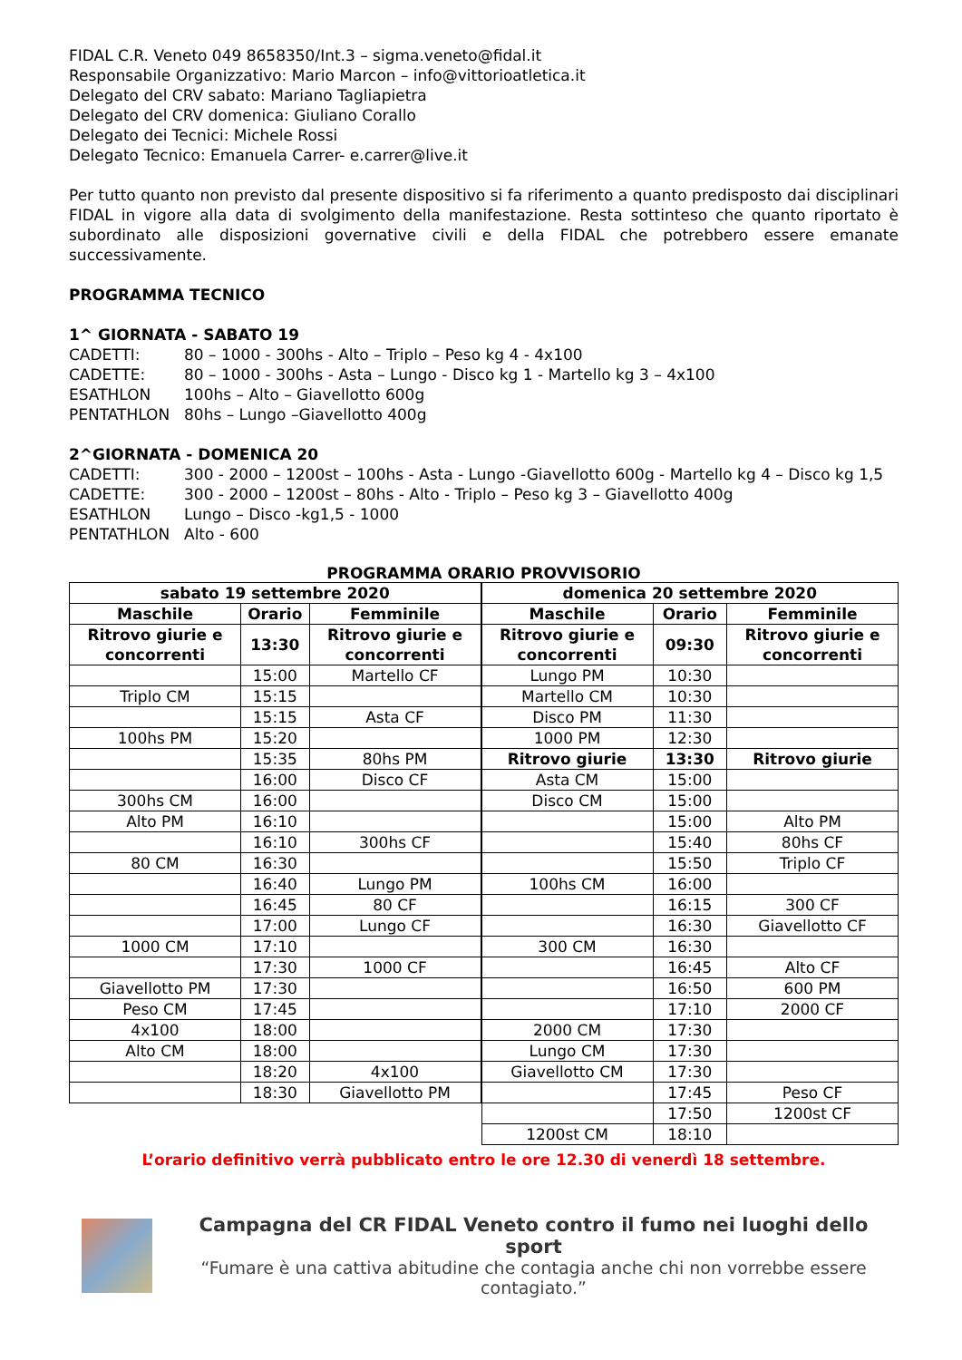FIDAL C.R. Veneto 049 8658350/Int.3 – sigma.veneto@fidal.it
Responsabile Organizzativo: Mario Marcon – info@vittorioatletica.it
Delegato del CRV sabato: Mariano Tagliapietra
Delegato del CRV domenica: Giuliano Corallo
Delegato dei Tecnici: Michele Rossi
Delegato Tecnico: Emanuela Carrer- e.carrer@live.it
Per tutto quanto non previsto dal presente dispositivo si fa riferimento a quanto predisposto dai disciplinari FIDAL in vigore alla data di svolgimento della manifestazione. Resta sottinteso che quanto riportato è subordinato alle disposizioni governative civili e della FIDAL che potrebbero essere emanate successivamente.
PROGRAMMA TECNICO
1^ GIORNATA - SABATO 19
CADETTI: 80 – 1000 - 300hs - Alto – Triplo – Peso kg 4 - 4x100
CADETTE: 80 – 1000 - 300hs - Asta – Lungo - Disco kg 1 - Martello kg 3 – 4x100
ESATHLON 100hs – Alto – Giavellotto 600g
PENTATHLON 80hs – Lungo –Giavellotto 400g
2^GIORNATA - DOMENICA 20
CADETTI: 300 - 2000 – 1200st – 100hs - Asta - Lungo -Giavellotto 600g - Martello kg 4 – Disco kg 1,5
CADETTE: 300 - 2000 – 1200st – 80hs - Alto - Triplo – Peso kg 3 – Giavellotto 400g
ESATHLON Lungo – Disco -kg1,5 - 1000
PENTATHLON Alto - 600
PROGRAMMA ORARIO PROVVISORIO
| sabato 19 settembre 2020 | | |
| --- | --- | --- |
| Maschile | Orario | Femminile |
| Ritrovo giurie e concorrenti | 13:30 | Ritrovo giurie e concorrenti |
| | 15:00 | Martello CF |
| Triplo CM | 15:15 | |
| | 15:15 | Asta CF |
| 100hs PM | 15:20 | |
| | 15:35 | 80hs PM |
| | 16:00 | Disco CF |
| 300hs CM | 16:00 | |
| Alto PM | 16:10 | |
| | 16:10 | 300hs CF |
| 80 CM | 16:30 | |
| | 16:40 | Lungo PM |
| | 16:45 | 80 CF |
| | 17:00 | Lungo CF |
| 1000 CM | 17:10 | |
| | 17:30 | 1000 CF |
| Giavellotto PM | 17:30 | |
| Peso CM | 17:45 | |
| 4x100 | 18:00 | |
| Alto CM | 18:00 | |
| | 18:20 | 4x100 |
| | 18:30 | Giavellotto PM |
| domenica 20 settembre 2020 | | |
| --- | --- | --- |
| Maschile | Orario | Femminile |
| Ritrovo giurie e concorrenti | 09:30 | Ritrovo giurie e concorrenti |
| Lungo PM | 10:30 | |
| Martello CM | 10:30 | |
| Disco PM | 11:30 | |
| 1000 PM | 12:30 | |
| Ritrovo giurie | 13:30 | Ritrovo giurie |
| Asta CM | 15:00 | |
| Disco CM | 15:00 | |
| | 15:00 | Alto PM |
| | 15:40 | 80hs CF |
| | 15:50 | Triplo CF |
| 100hs CM | 16:00 | |
| | 16:15 | 300 CF |
| | 16:30 | Giavellotto CF |
| 300 CM | 16:30 | |
| | 16:45 | Alto CF |
| | 16:50 | 600 PM |
| | 17:10 | 2000 CF |
| 2000 CM | 17:30 | |
| Lungo CM | 17:30 | |
| Giavellotto CM | 17:30 | |
| | 17:45 | Peso CF |
| | 17:50 | 1200st CF |
| 1200st CM | 18:10 | |
L’orario definitivo verrà pubblicato entro le ore 12.30 di venerdì 18 settembre.
Campagna del CR FIDAL Veneto contro il fumo nei luoghi dello sport
“Fumare è una cattiva abitudine che contagia anche chi non vorrebbe essere contagiato.”